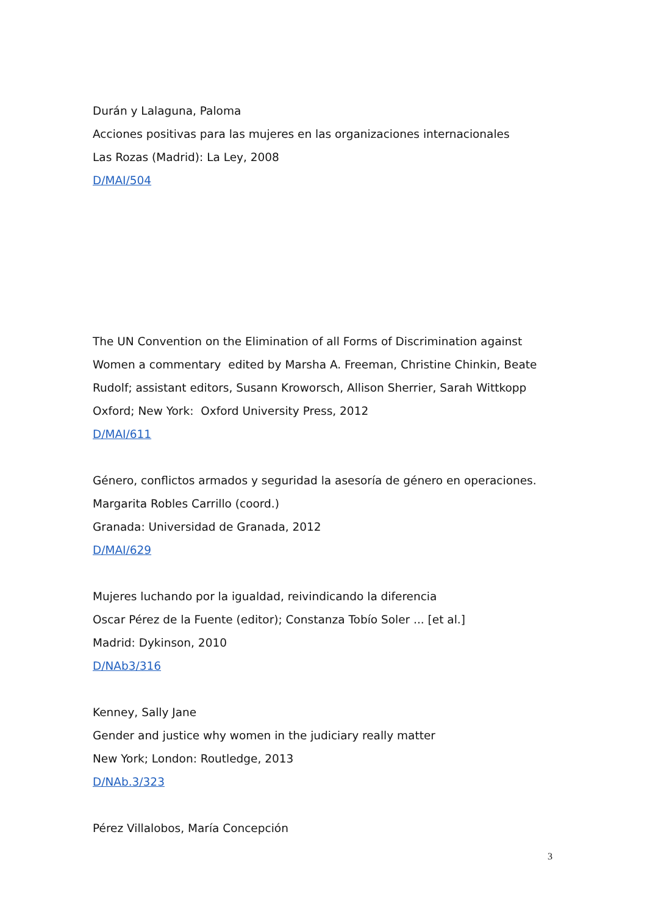Durán y Lalaguna, Paloma
Acciones positivas para las mujeres en las organizaciones internacionales
Las Rozas (Madrid): La Ley, 2008
D/MAI/504
The UN Convention on the Elimination of all Forms of Discrimination against Women a commentary edited by Marsha A. Freeman, Christine Chinkin, Beate Rudolf; assistant editors, Susann Kroworsch, Allison Sherrier, Sarah Wittkopp
Oxford; New York: Oxford University Press, 2012
D/MAI/611
Género, conflictos armados y seguridad la asesoría de género en operaciones. Margarita Robles Carrillo (coord.)
Granada: Universidad de Granada, 2012
D/MAI/629
Mujeres luchando por la igualdad, reivindicando la diferencia
Oscar Pérez de la Fuente (editor); Constanza Tobío Soler ... [et al.]
Madrid: Dykinson, 2010
D/NAb3/316
Kenney, Sally Jane
Gender and justice why women in the judiciary really matter
New York; London: Routledge, 2013
D/NAb.3/323
Pérez Villalobos, María Concepción
3